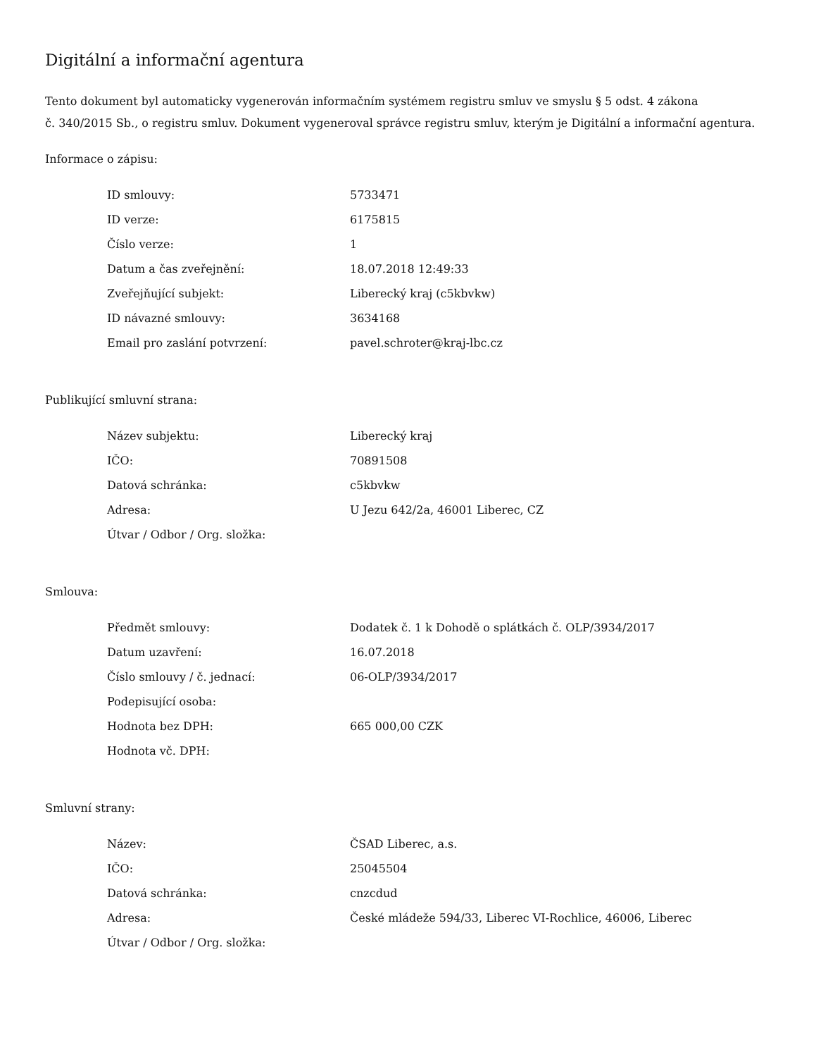Digitální a informační agentura
Tento dokument byl automaticky vygenerován informačním systémem registru smluv ve smyslu § 5 odst. 4 zákona
č. 340/2015 Sb., o registru smluv. Dokument vygeneroval správce registru smluv, kterým je Digitální a informační agentura.
Informace o zápisu:
| ID smlouvy: | 5733471 |
| ID verze: | 6175815 |
| Číslo verze: | 1 |
| Datum a čas zveřejnění: | 18.07.2018 12:49:33 |
| Zveřejňující subjekt: | Liberecký kraj (c5kbvkw) |
| ID návazné smlouvy: | 3634168 |
| Email pro zaslání potvrzení: | pavel.schroter@kraj-lbc.cz |
Publikující smluvní strana:
| Název subjektu: | Liberecký kraj |
| IČO: | 70891508 |
| Datová schránka: | c5kbvkw |
| Adresa: | U Jezu 642/2a, 46001 Liberec, CZ |
| Útvar / Odbor / Org. složka: | |
Smlouva:
| Předmět smlouvy: | Dodatek č. 1 k Dohodě o splátkách č. OLP/3934/2017 |
| Datum uzavření: | 16.07.2018 |
| Číslo smlouvy / č. jednací: | 06-OLP/3934/2017 |
| Podepisující osoba: | |
| Hodnota bez DPH: | 665 000,00 CZK |
| Hodnota vč. DPH: | |
Smluvní strany:
| Název: | ČSAD Liberec, a.s. |
| IČO: | 25045504 |
| Datová schránka: | cnzcdud |
| Adresa: | České mládeže 594/33, Liberec VI-Rochlice, 46006, Liberec |
| Útvar / Odbor / Org. složka: | |